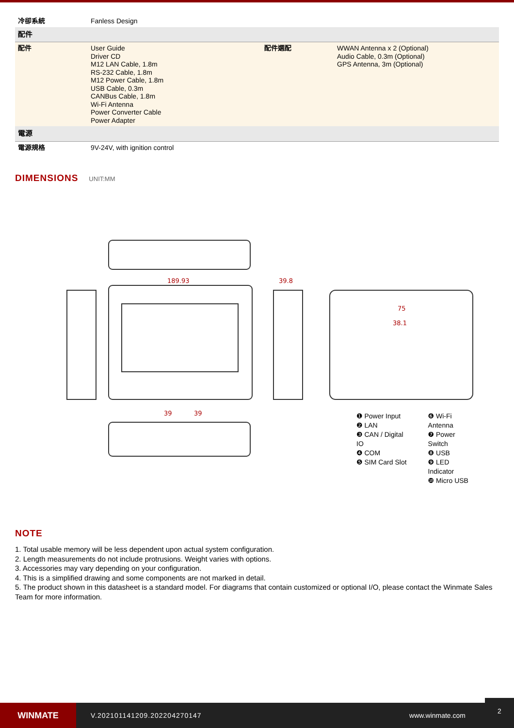| 冷卻系統 | Fanless Design | | |
| 配件 | | | |
| 配件 | User Guide Driver CD M12 LAN Cable, 1.8m RS-232 Cable, 1.8m M12 Power Cable, 1.8m USB Cable, 0.3m CANBus Cable, 1.8m Wi-Fi Antenna Power Converter Cable Power Adapter | 配件選配 | WWAN Antenna x 2 (Optional) Audio Cable, 0.3m (Optional) GPS Antenna, 3m (Optional) |
| 電源 | | | |
| 電源規格 | 9V-24V, with ignition control | | |
DIMENSIONS
UNIT:MM
189.93
39.8
75
38.1
39
39
❶ Power Input
❷ LAN
❸ CAN / Digital IO
❹ COM
❺ SIM Card Slot
❻ Wi-Fi Antenna
❼ Power Switch
❽ USB
❾ LED Indicator
❿ Micro USB
NOTE
1. Total usable memory will be less dependent upon actual system configuration.
2. Length measurements do not include protrusions. Weight varies with options.
3. Accessories may vary depending on your configuration.
4. This is a simplified drawing and some components are not marked in detail.
5. The product shown in this datasheet is a standard model. For diagrams that contain customized or optional I/O, please contact the Winmate Sales Team for more information.
WINMATE
V.202101141209.202204270147 www.winmate.com
2